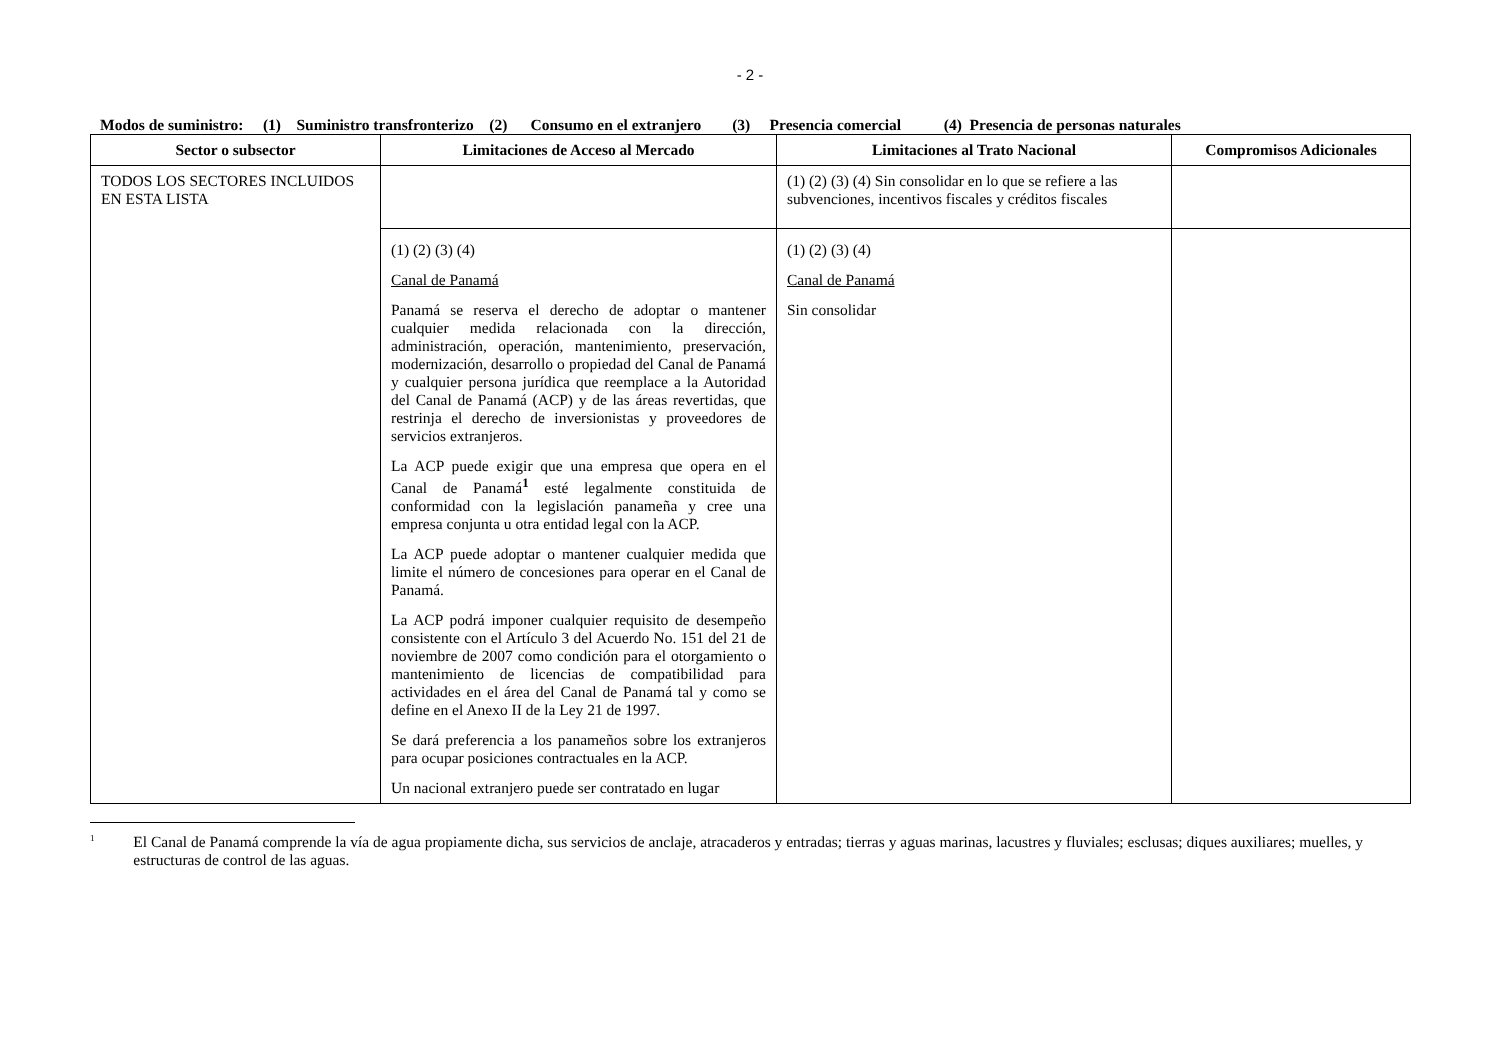- 2 -
Modos de suministro: (1) Suministro transfronterizo (2) Consumo en el extranjero (3) Presencia comercial (4) Presencia de personas naturales
| Sector o subsector | Limitaciones de Acceso al Mercado | Limitaciones al Trato Nacional | Compromisos Adicionales |
| --- | --- | --- | --- |
| TODOS LOS SECTORES INCLUIDOS EN ESTA LISTA | | (1) (2) (3) (4) Sin consolidar en lo que se refiere a las subvenciones, incentivos fiscales y créditos fiscales | |
| | (1) (2) (3) (4) Canal de Panamá Panamá se reserva el derecho de adoptar o mantener cualquier medida relacionada con la dirección, administración, operación, mantenimiento, preservación, modernización, desarrollo o propiedad del Canal de Panamá y cualquier persona jurídica que reemplace a la Autoridad del Canal de Panamá (ACP) y de las áreas revertidas, que restrinja el derecho de inversionistas y proveedores de servicios extranjeros. La ACP puede exigir que una empresa que opera en el Canal de Panamá<sup>1</sup> esté legalmente constituida de conformidad con la legislación panameña y cree una empresa conjunta u otra entidad legal con la ACP. La ACP puede adoptar o mantener cualquier medida que limite el número de concesiones para operar en el Canal de Panamá. La ACP podrá imponer cualquier requisito de desempeño consistente con el Artículo 3 del Acuerdo No. 151 del 21 de noviembre de 2007 como condición para el otorgamiento o mantenimiento de licencias de compatibilidad para actividades en el área del Canal de Panamá tal y como se define en el Anexo II de la Ley 21 de 1997. Se dará preferencia a los panameños sobre los extranjeros para ocupar posiciones contractuales en la ACP. Un nacional extranjero puede ser contratado en lugar | (1) (2) (3) (4) Canal de Panamá Sin consolidar | |
<sup>1</sup>
El Canal de Panamá comprende la vía de agua propiamente dicha, sus servicios de anclaje, atracaderos y entradas; tierras y aguas marinas, lacustres y fluviales; esclusas; diques auxiliares; muelles, y estructuras de control de las aguas.